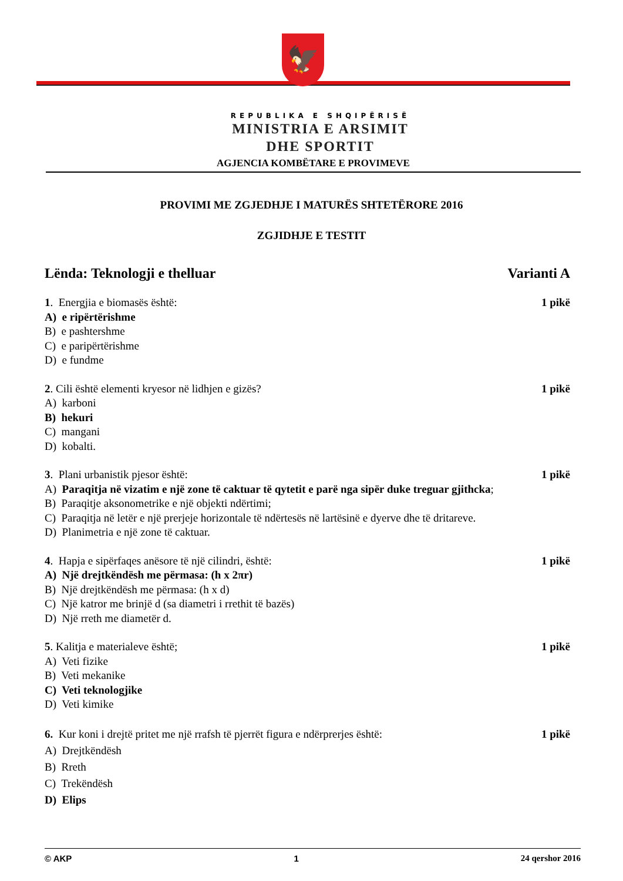🦅
REPUBLIKA E SHQIPËRISË
MINISTRIA E ARSIMIT
DHE SPORTIT
AGJENCIA KOMBËTARE E PROVIMEVE
PROVIMI ME ZGJEDHJE I MATURËS SHTETËRORE 2016
ZGJIDHJE E TESTIT
Lënda: Teknologji e thelluar Varianti A
1. Energjia e biomasës është: 1 pikë
A) e ripërtërishme
B) e pashtershme
C) e paripërtërishme
D) e fundme
2. Cili është elementi kryesor në lidhjen e gizës? 1 pikë
A) karboni
B) hekuri
C) mangani
D) kobalti.
3. Plani urbanistik pjesor është: 1 pikë
A) Paraqitja në vizatim e një zone të caktuar të qytetit e parë nga sipër duke treguar gjithcka;
B) Paraqitje aksonometrike e një objekti ndërtimi;
C) Paraqitja në letër e një prerjeje horizontale të ndërtesës në lartësinë e dyerve dhe të dritareve.
D) Planimetria e një zone të caktuar.
4. Hapja e sipërfaqes anësore të një cilindri, është: 1 pikë
A) Një drejtkëndësh me përmasa: (h x 2πr)
B) Një drejtkëndësh me përmasa: (h x d)
C) Një katror me brinjë d (sa diametri i rrethit të bazës)
D) Një rreth me diametër d.
5. Kalitja e materialeve është; 1 pikë
A) Veti fizike
B) Veti mekanike
C) Veti teknologjike
D) Veti kimike
6. Kur koni i drejtë pritet me një rrafsh të pjerrët figura e ndërprerjes është: 1 pikë
A) Drejtkëndësh
B) Rreth
C) Trekëndësh
D) Elips
© AKP 1 24 qershor 2016